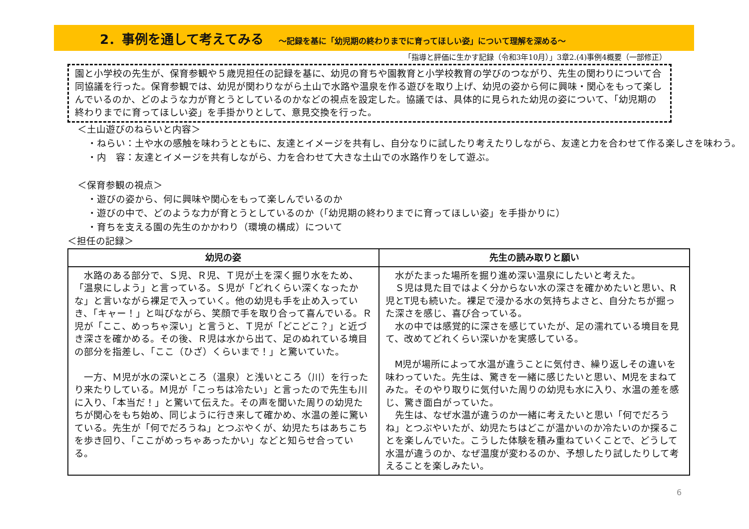2．事例を通して考えてみる ～記録を基に「幼児期の終わりまでに育ってほしい姿」について理解を深める～
「指導と評価に生かす記録（令和3年10月）」3章2.(4)事例4概要（一部修正）
園と小学校の先生が、保育参観や５歳児担任の記録を基に、幼児の育ちや園教育と小学校教育の学びのつながり、先生の関わりについて合同協議を行った。保育参観では、幼児が関わりながら土山で水路や温泉を作る遊びを取り上げ、幼児の姿から何に興味・関心をもって楽しんでいるのか、どのような力が育とうとしているのかなどの視点を設定した。協議では、具体的に見られた幼児の姿について、「幼児期の終わりまでに育ってほしい姿」を手掛かりとして、意見交換を行った。
＜土山遊びのねらいと内容＞
・ねらい：土や水の感触を味わうとともに、友達とイメージを共有し、自分なりに試したり考えたりしながら、友達と力を合わせて作る楽しさを味わう。
・内　容：友達とイメージを共有しながら、力を合わせて大きな土山での水路作りをして遊ぶ。
＜保育参観の視点＞
・遊びの姿から、何に興味や関心をもって楽しんでいるのか
・遊びの中で、どのような力が育とうとしているのか（「幼児期の終わりまでに育ってほしい姿」を手掛かりに）
・育ちを支える園の先生のかかわり（環境の構成）について
＜担任の記録＞
| 幼児の姿 | 先生の読み取りと願い |
| --- | --- |
| 水路のある部分で、Ｓ児、Ｒ児、Ｔ児が土を深く掘り水をため、「温泉にしよう」と言っている。Ｓ児が「どれくらい深くなったかな」と言いながら裸足で入っていく。他の幼児も手を止め入っていき、「キャー！」と叫びながら、笑顔で手を取り合って喜んでいる。Ｒ児が「ここ、めっちゃ深い」と言うと、Ｔ児が「どこどこ？」と近づき深さを確かめる。その後、Ｒ児は水から出て、足のぬれている境目の部分を指差し、「ここ（ひざ）くらいまで！」と驚いていた。 一方、Ｍ児が水の深いところ（温泉）と浅いところ（川）を行ったり来たりしている。Ｍ児が「こっちは冷たい」と言ったので先生も川に入り、「本当だ！」と驚いて伝えた。その声を聞いた周りの幼児たちが関心をもち始め、同じように行き来して確かめ、水温の差に驚いている。先生が「何でだろうね」とつぶやくが、幼児たちはあちこちを歩き回り、「ここがめっちゃあったかい」などと知らせ合っている。 | 水がたまった場所を掘り進め深い温泉にしたいと考えた。 Ｓ児は見た目ではよく分からない水の深さを確かめたいと思い、R児とT児も続いた。裸足で浸かる水の気持ちよさと、自分たちが掘った深さを感じ、喜び合っている。 水の中では感覚的に深さを感じていたが、足の濡れている境目を見て、改めてどれくらい深いかを実感している。 M児が場所によって水温が違うことに気付き、繰り返しその違いを味わっていた。先生は、驚きを一緒に感じたいと思い、M児をまねてみた。そのやり取りに気付いた周りの幼児も水に入り、水温の差を感じ、驚き面白がっていた。 先生は、なぜ水温が違うのか一緒に考えたいと思い「何でだろうね」とつぶやいたが、幼児たちはどこが温かいのか冷たいのか探ることを楽しんでいた。こうした体験を積み重ねていくことで、どうして水温が違うのか、なぜ温度が変わるのか、予想したり試したりして考えることを楽しみたい。 |
6